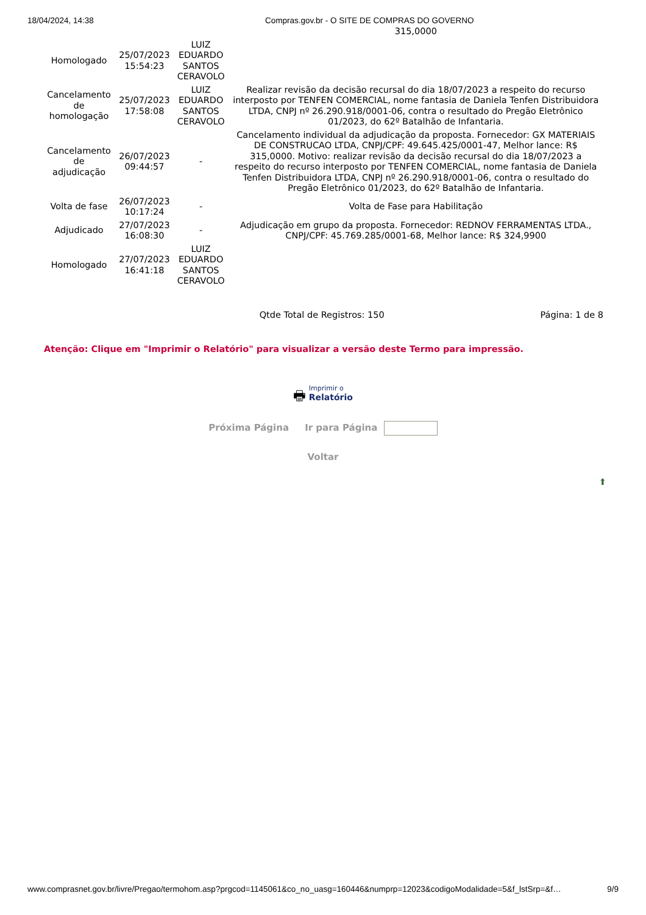18/04/2024, 14:38 Compras.gov.br - O SITE DE COMPRAS DO GOVERNO
| | | | 315,0000 |
| Homologado | 25/07/2023 15:54:23 | LUIZ EDUARDO SANTOS CERAVOLO | |
| Cancelamento de homologação | 25/07/2023 17:58:08 | LUIZ EDUARDO SANTOS CERAVOLO | Realizar revisão da decisão recursal do dia 18/07/2023 a respeito do recurso interposto por TENFEN COMERCIAL, nome fantasia de Daniela Tenfen Distribuidora LTDA, CNPJ nº 26.290.918/0001-06, contra o resultado do Pregão Eletrônico 01/2023, do 62º Batalhão de Infantaria. |
| Cancelamento de adjudicação | 26/07/2023 09:44:57 | - | Cancelamento individual da adjudicação da proposta. Fornecedor: GX MATERIAIS DE CONSTRUCAO LTDA, CNPJ/CPF: 49.645.425/0001-47, Melhor lance: R$ 315,0000. Motivo: realizar revisão da decisão recursal do dia 18/07/2023 a respeito do recurso interposto por TENFEN COMERCIAL, nome fantasia de Daniela Tenfen Distribuidora LTDA, CNPJ nº 26.290.918/0001-06, contra o resultado do Pregão Eletrônico 01/2023, do 62º Batalhão de Infantaria. |
| Volta de fase | 26/07/2023 10:17:24 | - | Volta de Fase para Habilitação |
| Adjudicado | 27/07/2023 16:08:30 | - | Adjudicação em grupo da proposta. Fornecedor: REDNOV FERRAMENTAS LTDA., CNPJ/CPF: 45.769.285/0001-68, Melhor lance: R$ 324,9900 |
| Homologado | 27/07/2023 16:41:18 | LUIZ EDUARDO SANTOS CERAVOLO | |
Qtde Total de Registros: 150 Página: 1 de 8
Atenção: Clique em "Imprimir o Relatório" para visualizar a versão deste Termo para impressão.
🖶 Imprimir o
Relatório
Próxima Página Ir para Página
Voltar
⬆
www.comprasnet.gov.br/livre/Pregao/termohom.asp?prgcod=1145061&co_no_uasg=160446&numprp=12023&codigoModalidade=5&f_lstSrp=&f… 9/9